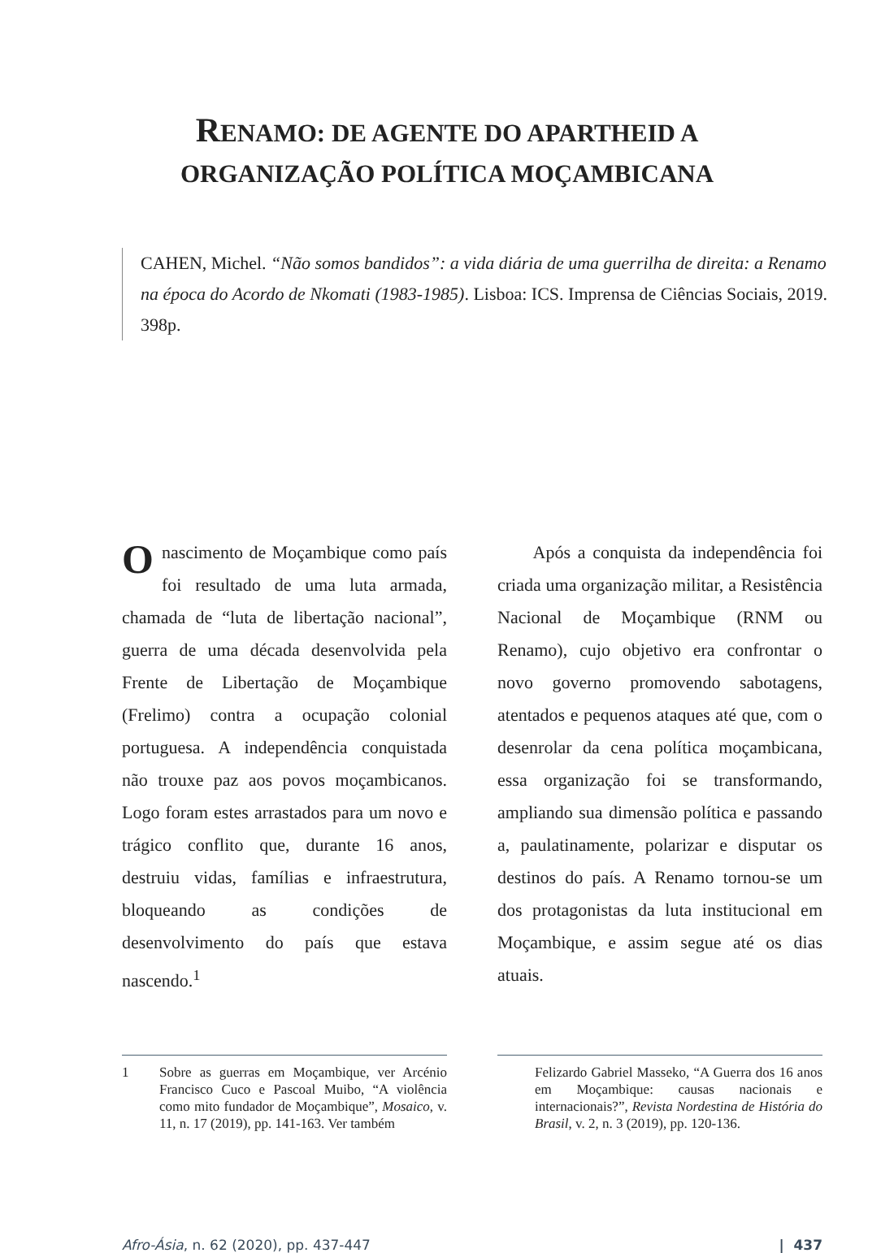RENAMO: DE AGENTE DO APARTHEID A
ORGANIZAÇÃO POLÍTICA MOÇAMBICANA
CAHEN, Michel. “Não somos bandidos”: a vida diária de uma guerrilha de direita: a Renamo na época do Acordo de Nkomati (1983-1985). Lisboa: ICS. Imprensa de Ciências Sociais, 2019. 398p.
O nascimento de Moçambique como país foi resultado de uma luta armada, chamada de “luta de libertação nacional”, guerra de uma década desenvolvida pela Frente de Libertação de Moçambique (Frelimo) contra a ocupação colonial portuguesa. A independência conquistada não trouxe paz aos povos moçambicanos. Logo foram estes arrastados para um novo e trágico conflito que, durante 16 anos, destruiu vidas, famílias e infraestrutura, bloqueando as condições de desenvolvimento do país que estava nascendo.<sup>1</sup>
Após a conquista da independência foi criada uma organização militar, a Resistência Nacional de Moçambique (RNM ou Renamo), cujo objetivo era confrontar o novo governo promovendo sabotagens, atentados e pequenos ataques até que, com o desenrolar da cena política moçambicana, essa organização foi se transformando, ampliando sua dimensão política e passando a, paulatinamente, polarizar e disputar os destinos do país. A Renamo tornou-se um dos protagonistas da luta institucional em Moçambique, e assim segue até os dias atuais.
1 Sobre as guerras em Moçambique, ver Arcénio Francisco Cuco e Pascoal Muibo, “A violência como mito fundador de Moçambique”, Mosaico, v. 11, n. 17 (2019), pp. 141-163. Ver também
Felizardo Gabriel Masseko, “A Guerra dos 16 anos em Moçambique: causas nacionais e internacionais?”, Revista Nordestina de História do Brasil, v. 2, n. 3 (2019), pp. 120-136.
Afro-Ásia, n. 62 (2020), pp. 437-447 | 437